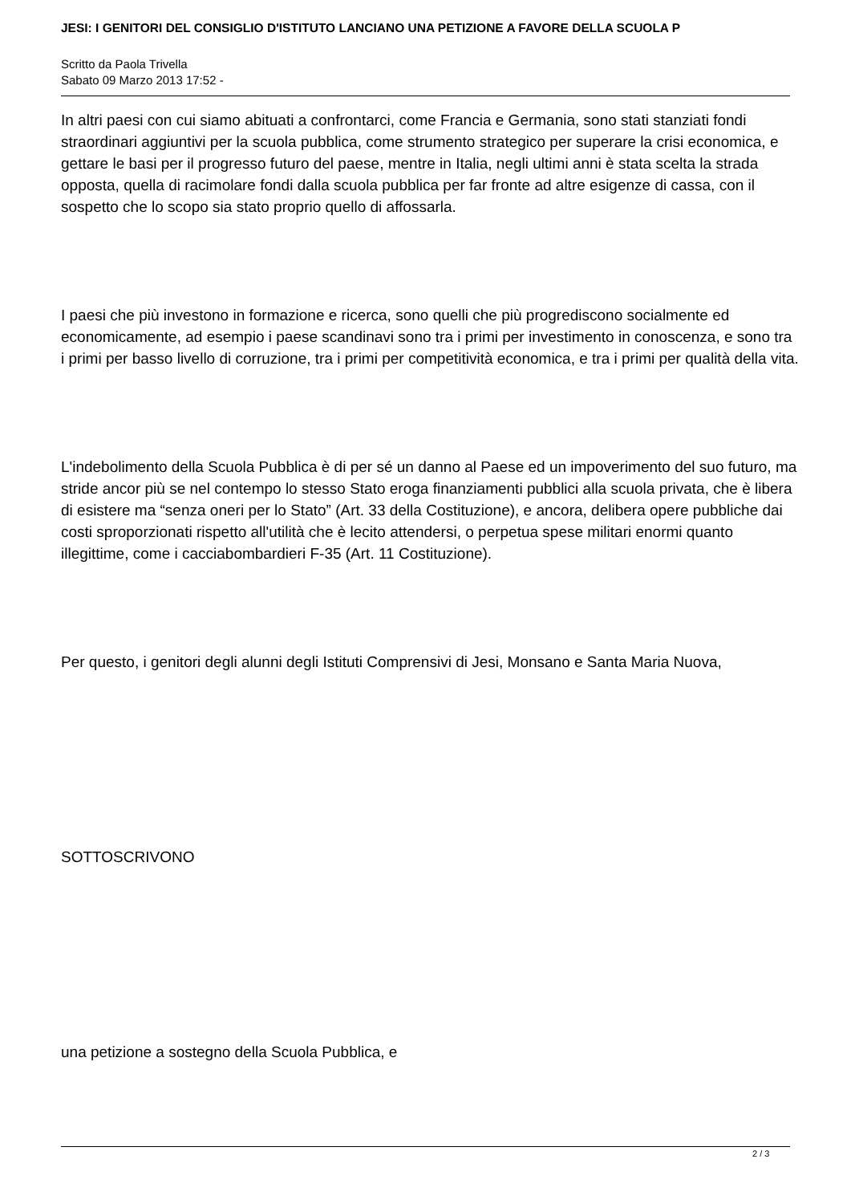JESI: I GENITORI DEL CONSIGLIO D'ISTITUTO LANCIANO UNA PETIZIONE A FAVORE DELLA SCUOLA P
Scritto da Paola Trivella
Sabato 09 Marzo 2013 17:52 -
In altri paesi con cui siamo abituati a confrontarci, come Francia e Germania, sono stati stanziati fondi straordinari aggiuntivi per la scuola pubblica, come strumento strategico per superare la crisi economica, e gettare le basi per il progresso futuro del paese, mentre in Italia, negli ultimi anni è stata scelta la strada opposta, quella di racimolare fondi dalla scuola pubblica per far fronte ad altre esigenze di cassa, con il sospetto che lo scopo sia stato proprio quello di affossarla.
I paesi che più investono in formazione e ricerca, sono quelli che più progrediscono socialmente ed economicamente, ad esempio i paese scandinavi sono tra i primi per investimento in conoscenza, e sono tra i primi per basso livello di corruzione, tra i primi per competitività economica, e tra i primi per qualità della vita.
L'indebolimento della Scuola Pubblica è di per sé un danno al Paese ed un impoverimento del suo futuro, ma stride ancor più se nel contempo lo stesso Stato eroga finanziamenti pubblici alla scuola privata, che è libera di esistere ma “senza oneri per lo Stato” (Art. 33 della Costituzione), e ancora, delibera opere pubbliche dai costi sproporzionati rispetto all'utilità che è lecito attendersi, o perpetua spese militari enormi quanto illegittime, come i cacciabombardieri F-35 (Art. 11 Costituzione).
Per questo, i genitori degli alunni degli Istituti Comprensivi di Jesi, Monsano e Santa Maria Nuova,
SOTTOSCRIVONO
una petizione a sostegno della Scuola Pubblica, e
2 / 3